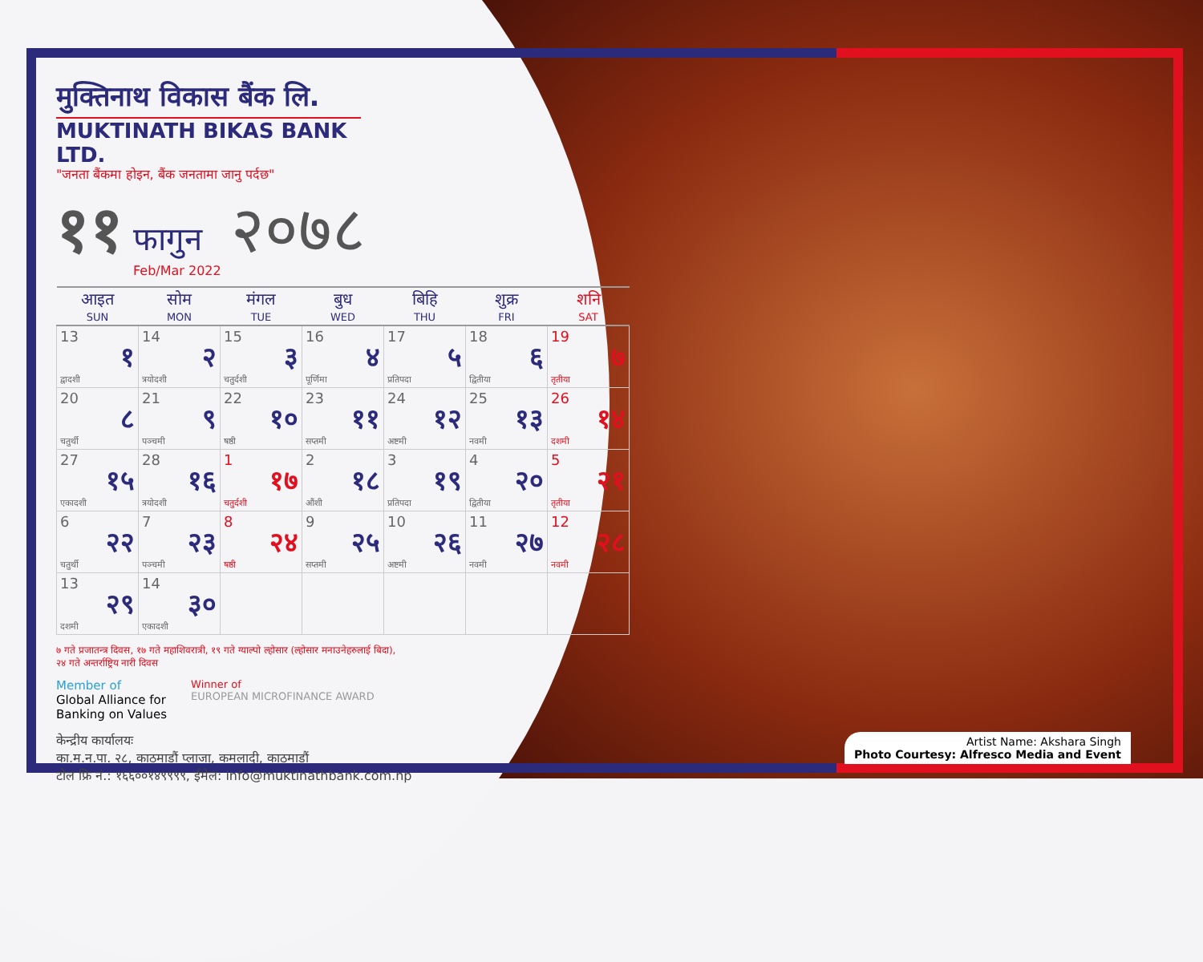मुक्तिनाथ विकास बैंक लि.
MUKTINATH BIKAS BANK LTD.
"जनता बैंकमा होइन, बैंक जनतामा जानु पर्दछ"
११ फागुन
Feb/Mar 2022 २०७८
| आइत SUN | सोम MON | मंगल TUE | बुध WED | बिहि THU | शुक्र FRI | शनि SAT |
| --- | --- | --- | --- | --- | --- | --- |
| 13 १ द्वादशी | 14 २ त्रयोदशी | 15 ३ चतुर्दशी | 16 ४ पूर्णिमा | 17 ५ प्रतिपदा | 18 ६ द्वितीया | 19 ७ तृतीया |
| 20 ८ चतुर्थी | 21 ९ पञ्चमी | 22 १० षष्ठी | 23 ११ सप्तमी | 24 १२ अष्टमी | 25 १३ नवमी | 26 १४ दशमी |
| 27 १५ एकादशी | 28 १६ त्रयोदशी | 1 १७ चतुर्दशी | 2 १८ औंशी | 3 १९ प्रतिपदा | 4 २० द्वितीया | 5 २१ तृतीया |
| 6 २२ चतुर्थी | 7 २३ पञ्चमी | 8 २४ षष्ठी | 9 २५ सप्तमी | 10 २६ अष्टमी | 11 २७ नवमी | 12 २८ नवमी |
| 13 २९ दशमी | 14 ३० एकादशी | | | | | |
७ गते प्रजातन्त्र दिवस, १७ गते महाशिवरात्री, १९ गते ग्याल्पो ल्होसार (ल्होसार मनाउनेहरुलाई बिदा),
२४ गते अन्तर्राष्ट्रिय नारी दिवस
Member of
Global Alliance for
Banking on Values
Winner of
EUROPEAN MICROFINANCE AWARD
केन्द्रीय कार्यालयः
का.म.न.पा. २८, काठमाडौं प्लाजा, कमलादी, काठमाडौं
टोल फ्रि नं.: १६६००१४९९९९, ईमेल: info@muktinathbank.com.np
Artist Name: Akshara Singh
Photo Courtesy: Alfresco Media and Event